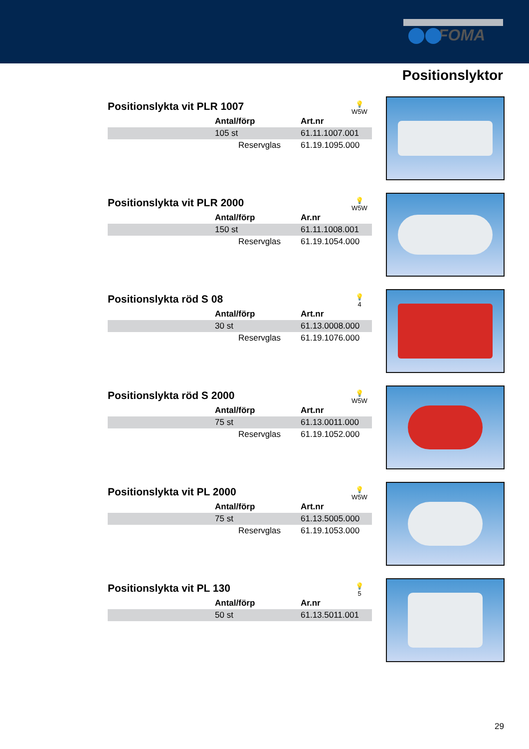FOMA
Positionslyktor
Positionslykta vit PLR 1007 💡
W5W
| | Antal/förp | Art.nr |
| --- | --- | --- |
| | 105 st | 61.11.1007.001 |
| | Reservglas | 61.19.1095.000 |
Positionslykta vit PLR 2000 💡
W5W
| | Antal/förp | Ar.nr |
| --- | --- | --- |
| | 150 st | 61.11.1008.001 |
| | Reservglas | 61.19.1054.000 |
Positionslykta röd S 08 💡
4
| | Antal/förp | Art.nr |
| --- | --- | --- |
| | 30 st | 61.13.0008.000 |
| | Reservglas | 61.19.1076.000 |
Positionslykta röd S 2000 💡
W5W
| | Antal/förp | Art.nr |
| --- | --- | --- |
| | 75 st | 61.13.0011.000 |
| | Reservglas | 61.19.1052.000 |
Positionslykta vit PL 2000 💡
W5W
| | Antal/förp | Art.nr |
| --- | --- | --- |
| | 75 st | 61.13.5005.000 |
| | Reservglas | 61.19.1053.000 |
Positionslykta vit PL 130 💡
5
| | Antal/förp | Ar.nr |
| --- | --- | --- |
| | 50 st | 61.13.5011.001 |
29